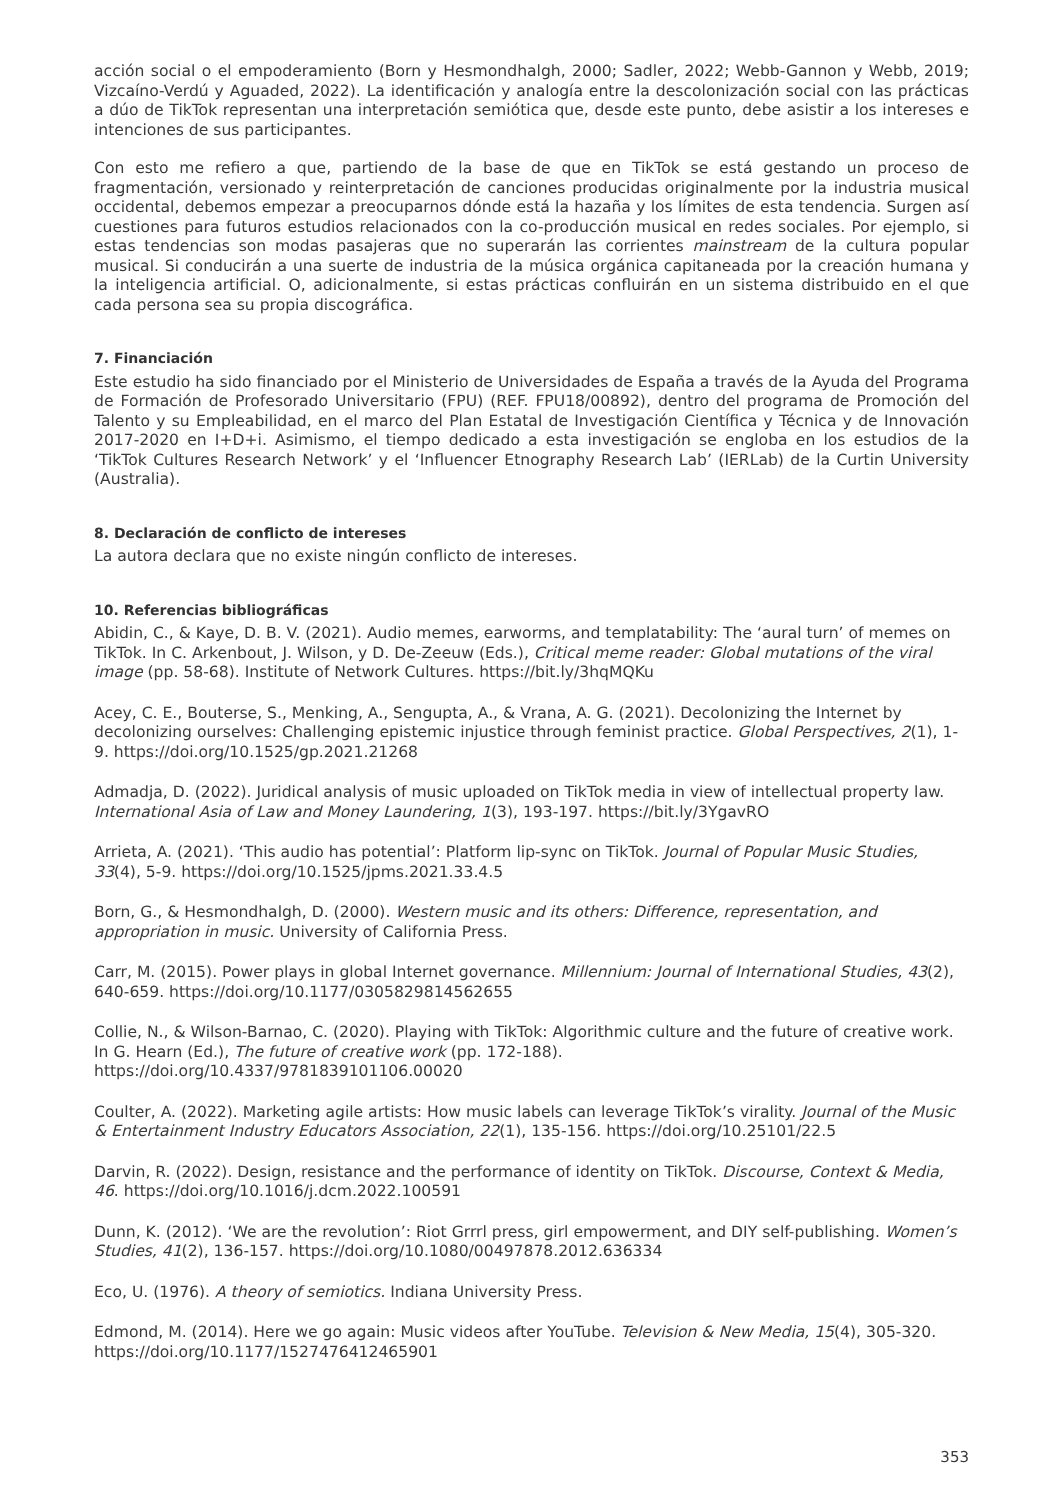acción social o el empoderamiento (Born y Hesmondhalgh, 2000; Sadler, 2022; Webb-Gannon y Webb, 2019; Vizcaíno-Verdú y Aguaded, 2022). La identificación y analogía entre la descolonización social con las prácticas a dúo de TikTok representan una interpretación semiótica que, desde este punto, debe asistir a los intereses e intenciones de sus participantes.
Con esto me refiero a que, partiendo de la base de que en TikTok se está gestando un proceso de fragmentación, versionado y reinterpretación de canciones producidas originalmente por la industria musical occidental, debemos empezar a preocuparnos dónde está la hazaña y los límites de esta tendencia. Surgen así cuestiones para futuros estudios relacionados con la co-producción musical en redes sociales. Por ejemplo, si estas tendencias son modas pasajeras que no superarán las corrientes mainstream de la cultura popular musical. Si conducirán a una suerte de industria de la música orgánica capitaneada por la creación humana y la inteligencia artificial. O, adicionalmente, si estas prácticas confluirán en un sistema distribuido en el que cada persona sea su propia discográfica.
7. Financiación
Este estudio ha sido financiado por el Ministerio de Universidades de España a través de la Ayuda del Programa de Formación de Profesorado Universitario (FPU) (REF. FPU18/00892), dentro del programa de Promoción del Talento y su Empleabilidad, en el marco del Plan Estatal de Investigación Científica y Técnica y de Innovación 2017-2020 en I+D+i. Asimismo, el tiempo dedicado a esta investigación se engloba en los estudios de la ‘TikTok Cultures Research Network’ y el ‘Influencer Etnography Research Lab’ (IERLab) de la Curtin University (Australia).
8. Declaración de conflicto de intereses
La autora declara que no existe ningún conflicto de intereses.
10. Referencias bibliográficas
Abidin, C., & Kaye, D. B. V. (2021). Audio memes, earworms, and templatability: The ‘aural turn’ of memes on TikTok. In C. Arkenbout, J. Wilson, y D. De-Zeeuw (Eds.), Critical meme reader: Global mutations of the viral image (pp. 58-68). Institute of Network Cultures. https://bit.ly/3hqMQKu
Acey, C. E., Bouterse, S., Menking, A., Sengupta, A., & Vrana, A. G. (2021). Decolonizing the Internet by decolonizing ourselves: Challenging epistemic injustice through feminist practice. Global Perspectives, 2(1), 1-9. https://doi.org/10.1525/gp.2021.21268
Admadja, D. (2022). Juridical analysis of music uploaded on TikTok media in view of intellectual property law. International Asia of Law and Money Laundering, 1(3), 193-197. https://bit.ly/3YgavRO
Arrieta, A. (2021). ‘This audio has potential’: Platform lip-sync on TikTok. Journal of Popular Music Studies, 33(4), 5-9. https://doi.org/10.1525/jpms.2021.33.4.5
Born, G., & Hesmondhalgh, D. (2000). Western music and its others: Difference, representation, and appropriation in music. University of California Press.
Carr, M. (2015). Power plays in global Internet governance. Millennium: Journal of International Studies, 43(2), 640-659. https://doi.org/10.1177/0305829814562655
Collie, N., & Wilson-Barnao, C. (2020). Playing with TikTok: Algorithmic culture and the future of creative work. In G. Hearn (Ed.), The future of creative work (pp. 172-188).
https://doi.org/10.4337/9781839101106.00020
Coulter, A. (2022). Marketing agile artists: How music labels can leverage TikTok’s virality. Journal of the Music & Entertainment Industry Educators Association, 22(1), 135-156. https://doi.org/10.25101/22.5
Darvin, R. (2022). Design, resistance and the performance of identity on TikTok. Discourse, Context & Media, 46. https://doi.org/10.1016/j.dcm.2022.100591
Dunn, K. (2012). ‘We are the revolution’: Riot Grrrl press, girl empowerment, and DIY self-publishing. Women’s Studies, 41(2), 136-157. https://doi.org/10.1080/00497878.2012.636334
Eco, U. (1976). A theory of semiotics. Indiana University Press.
Edmond, M. (2014). Here we go again: Music videos after YouTube. Television & New Media, 15(4), 305-320. https://doi.org/10.1177/1527476412465901
353